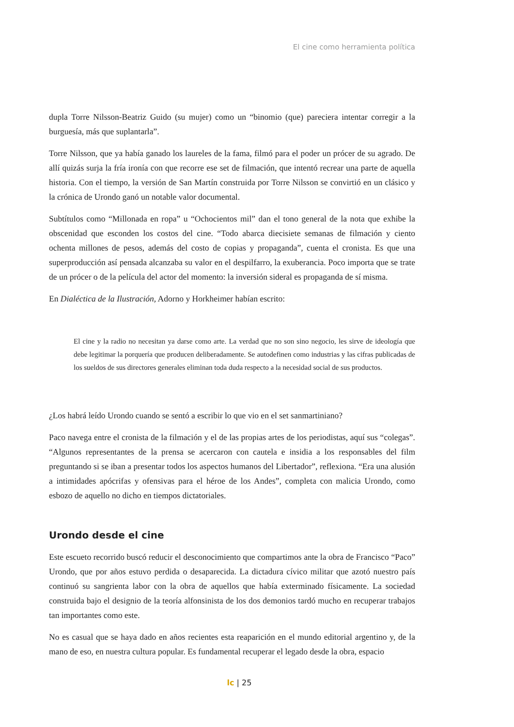El cine como herramienta política
dupla Torre Nilsson-Beatriz Guido (su mujer) como un “binomio (que) pareciera intentar corregir a la burguesía, más que suplantarla”.
Torre Nilsson, que ya había ganado los laureles de la fama, filmó para el poder un prócer de su agrado. De allí quizás surja la fría ironía con que recorre ese set de filmación, que intentó recrear una parte de aquella historia. Con el tiempo, la versión de San Martín construida por Torre Nilsson se convirtió en un clásico y la crónica de Urondo ganó un notable valor documental.
Subtítulos como “Millonada en ropa” u “Ochocientos mil” dan el tono general de la nota que exhibe la obscenidad que esconden los costos del cine. “Todo abarca diecisiete semanas de filmación y ciento ochenta millones de pesos, además del costo de copias y propaganda”, cuenta el cronista. Es que una superproducción así pensada alcanzaba su valor en el despilfarro, la exuberancia. Poco importa que se trate de un prócer o de la película del actor del momento: la inversión sideral es propaganda de sí misma.
En Dialéctica de la Ilustración, Adorno y Horkheimer habían escrito:
El cine y la radio no necesitan ya darse como arte. La verdad que no son sino negocio, les sirve de ideología que debe legitimar la porquería que producen deliberadamente. Se autodefinen como industrias y las cifras publicadas de los sueldos de sus directores generales eliminan toda duda respecto a la necesidad social de sus productos.
¿Los habrá leído Urondo cuando se sentó a escribir lo que vio en el set sanmartiniano?
Paco navega entre el cronista de la filmación y el de las propias artes de los periodistas, aquí sus “colegas”. “Algunos representantes de la prensa se acercaron con cautela e insidia a los responsables del film preguntando si se iban a presentar todos los aspectos humanos del Libertador”, reflexiona. “Era una alusión a intimidades apócrifas y ofensivas para el héroe de los Andes”, completa con malicia Urondo, como esbozo de aquello no dicho en tiempos dictatoriales.
Urondo desde el cine
Este escueto recorrido buscó reducir el desconocimiento que compartimos ante la obra de Francisco “Paco” Urondo, que por años estuvo perdida o desaparecida. La dictadura cívico militar que azotó nuestro país continuó su sangrienta labor con la obra de aquellos que había exterminado físicamente. La sociedad construida bajo el designio de la teoría alfonsinista de los dos demonios tardó mucho en recuperar trabajos tan importantes como este.
No es casual que se haya dado en años recientes esta reaparición en el mundo editorial argentino y, de la mano de eso, en nuestra cultura popular. Es fundamental recuperar el legado desde la obra, espacio
lc | 25